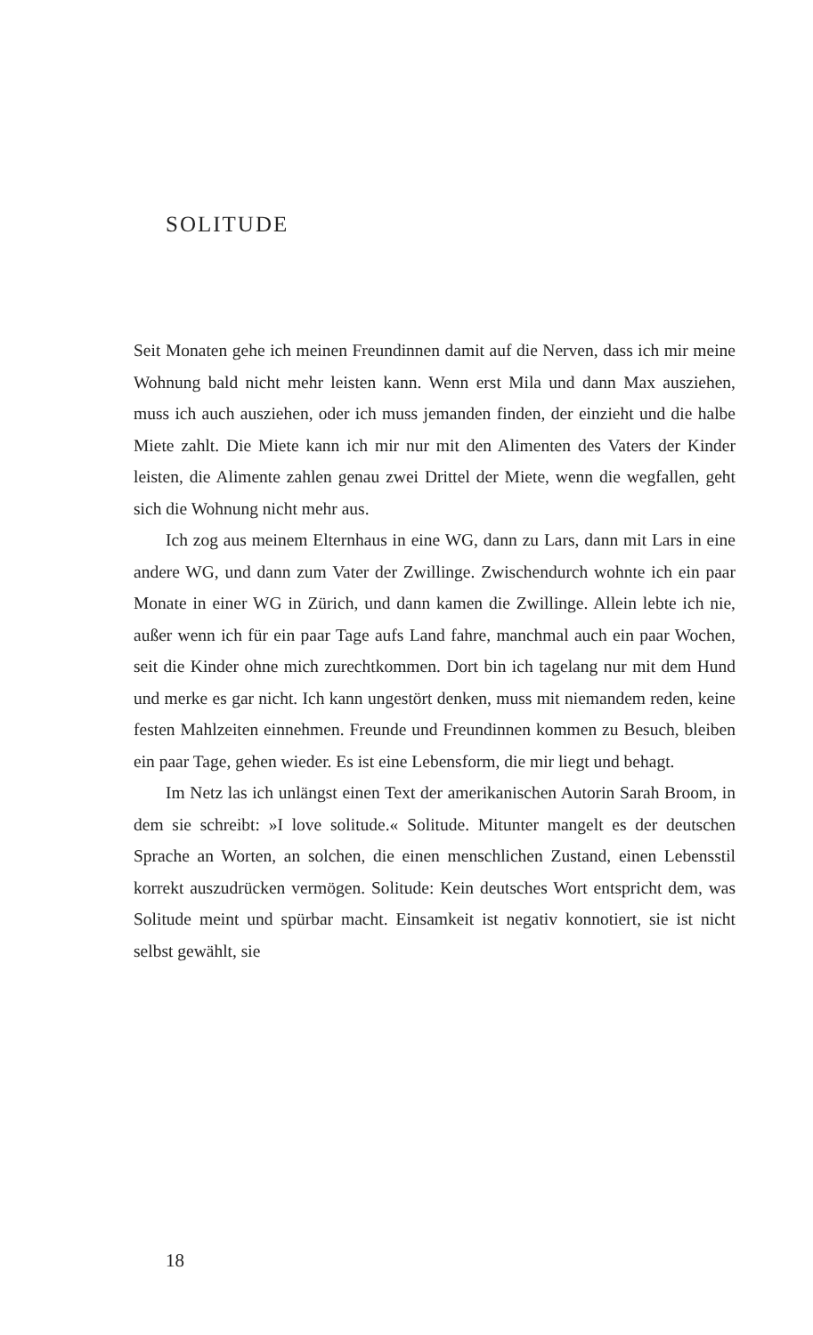SOLITUDE
Seit Monaten gehe ich meinen Freundinnen damit auf die Nerven, dass ich mir meine Wohnung bald nicht mehr leisten kann. Wenn erst Mila und dann Max ausziehen, muss ich auch ausziehen, oder ich muss jemanden finden, der einzieht und die halbe Miete zahlt. Die Miete kann ich mir nur mit den Alimenten des Vaters der Kinder leisten, die Alimente zahlen genau zwei Drittel der Miete, wenn die wegfallen, geht sich die Wohnung nicht mehr aus.
Ich zog aus meinem Elternhaus in eine WG, dann zu Lars, dann mit Lars in eine andere WG, und dann zum Vater der Zwillinge. Zwischendurch wohnte ich ein paar Monate in einer WG in Zürich, und dann kamen die Zwillinge. Allein lebte ich nie, außer wenn ich für ein paar Tage aufs Land fahre, manchmal auch ein paar Wochen, seit die Kinder ohne mich zurechtkommen. Dort bin ich tagelang nur mit dem Hund und merke es gar nicht. Ich kann ungestört denken, muss mit niemandem reden, keine festen Mahlzeiten einnehmen. Freunde und Freundinnen kommen zu Besuch, bleiben ein paar Tage, gehen wieder. Es ist eine Lebensform, die mir liegt und behagt.
Im Netz las ich unlängst einen Text der amerikanischen Autorin Sarah Broom, in dem sie schreibt: »I love solitude.« Solitude. Mitunter mangelt es der deutschen Sprache an Worten, an solchen, die einen menschlichen Zustand, einen Lebensstil korrekt auszudrücken vermögen. Solitude: Kein deutsches Wort entspricht dem, was Solitude meint und spürbar macht. Einsamkeit ist negativ konnotiert, sie ist nicht selbst gewählt, sie
18